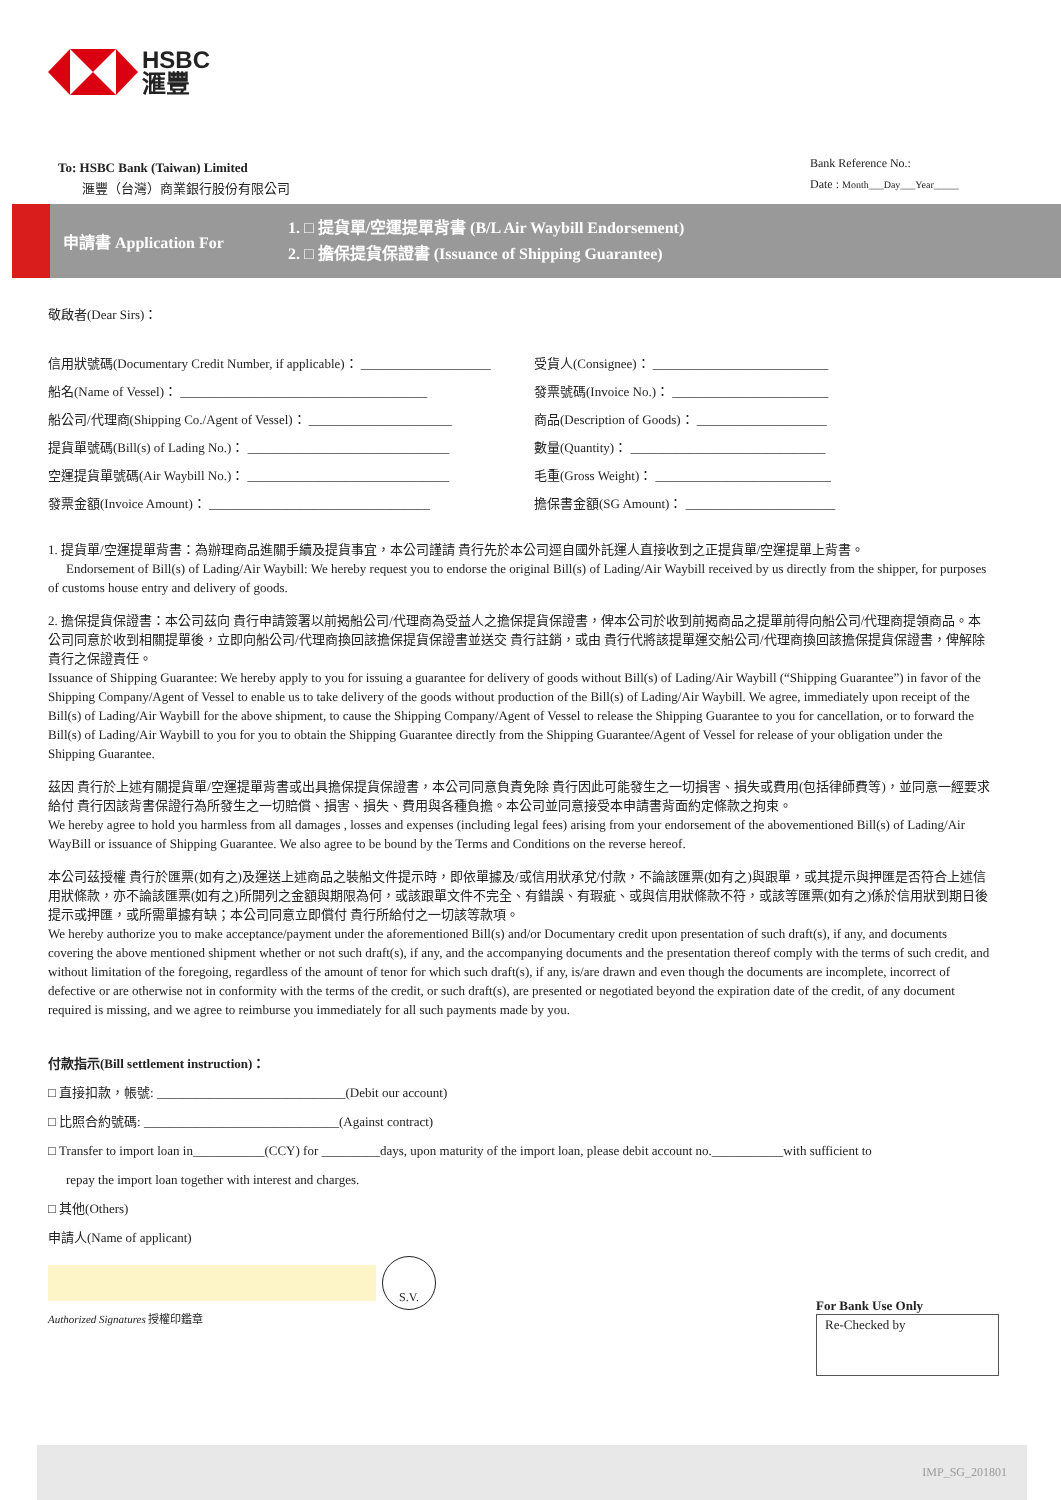HSBC
滙豐
To: HSBC Bank (Taiwan) Limited
滙豐（台灣）商業銀行股份有限公司
Bank Reference No.:
Date : Month___Day___Year_____
申請書 Application For
1. □ 提貨單/空運提單背書 (B/L Air Waybill Endorsement)
2. □ 擔保提貨保證書 (Issuance of Shipping Guarantee)
敬啟者(Dear Sirs)：
信用狀號碼(Documentary Credit Number, if applicable)： ____________________
船名(Name of Vessel)： ______________________________________
船公司/代理商(Shipping Co./Agent of Vessel)： ______________________
提貨單號碼(Bill(s) of Lading No.)： _______________________________
空運提貨單號碼(Air Waybill No.)： _______________________________
發票金額(Invoice Amount)： __________________________________
受貨人(Consignee)： ___________________________
發票號碼(Invoice No.)： ________________________
商品(Description of Goods)： ____________________
數量(Quantity)： ______________________________
毛重(Gross Weight)： ___________________________
擔保書金額(SG Amount)： _______________________
1. 提貨單/空運提單背書：為辦理商品進關手續及提貨事宜，本公司謹請 貴行先於本公司逕自國外託運人直接收到之正提貨單/空運提單上背書。
Endorsement of Bill(s) of Lading/Air Waybill: We hereby request you to endorse the original Bill(s) of Lading/Air Waybill received by us directly from the shipper, for purposes of customs house entry and delivery of goods.
2. 擔保提貨保證書：本公司茲向 貴行申請簽署以前揭船公司/代理商為受益人之擔保提貨保證書，俾本公司於收到前揭商品之提單前得向船公司/代理商提領商品。本公司同意於收到相關提單後，立即向船公司/代理商換回該擔保提貨保證書並送交 貴行註銷，或由 貴行代將該提單運交船公司/代理商換回該擔保提貨保證書，俾解除 貴行之保證責任。
Issuance of Shipping Guarantee: We hereby apply to you for issuing a guarantee for delivery of goods without Bill(s) of Lading/Air Waybill (“Shipping Guarantee”) in favor of the Shipping Company/Agent of Vessel to enable us to take delivery of the goods without production of the Bill(s) of Lading/Air Waybill. We agree, immediately upon receipt of the Bill(s) of Lading/Air Waybill for the above shipment, to cause the Shipping Company/Agent of Vessel to release the Shipping Guarantee to you for cancellation, or to forward the Bill(s) of Lading/Air Waybill to you for you to obtain the Shipping Guarantee directly from the Shipping Guarantee/Agent of Vessel for release of your obligation under the Shipping Guarantee.
茲因 貴行於上述有關提貨單/空運提單背書或出具擔保提貨保證書，本公司同意負責免除 貴行因此可能發生之一切損害、損失或費用(包括律師費等)，並同意一經要求給付 貴行因該背書保證行為所發生之一切賠償、損害、損失、費用與各種負擔。本公司並同意接受本申請書背面約定條款之拘束。
We hereby agree to hold you harmless from all damages , losses and expenses (including legal fees) arising from your endorsement of the abovementioned Bill(s) of Lading/Air WayBill or issuance of Shipping Guarantee. We also agree to be bound by the Terms and Conditions on the reverse hereof.
本公司茲授權 貴行於匯票(如有之)及運送上述商品之裝船文件提示時，即依單據及/或信用狀承兌/付款，不論該匯票(如有之)與跟單，或其提示與押匯是否符合上述信用狀條款，亦不論該匯票(如有之)所開列之金額與期限為何，或該跟單文件不完全、有錯誤、有瑕疵、或與信用狀條款不符，或該等匯票(如有之)係於信用狀到期日後提示或押匯，或所需單據有缺；本公司同意立即償付 貴行所給付之一切該等款項。
We hereby authorize you to make acceptance/payment under the aforementioned Bill(s) and/or Documentary credit upon presentation of such draft(s), if any, and documents covering the above mentioned shipment whether or not such draft(s), if any, and the accompanying documents and the presentation thereof comply with the terms of such credit, and without limitation of the foregoing, regardless of the amount of tenor for which such draft(s), if any, is/are drawn and even though the documents are incomplete, incorrect of defective or are otherwise not in conformity with the terms of the credit, or such draft(s), are presented or negotiated beyond the expiration date of the credit, of any document required is missing, and we agree to reimburse you immediately for all such payments made by you.
付款指示(Bill settlement instruction)：
□ 直接扣款，帳號: _____________________________(Debit our account)
□ 比照合約號碼: ______________________________(Against contract)
□ Transfer to import loan in___________(CCY) for _________days, upon maturity of the import loan, please debit account no.___________with sufficient to
repay the import loan together with interest and charges.
□ 其他(Others)
申請人(Name of applicant)
S.V.
Authorized Signatures 授權印鑑章
For Bank Use Only
Re-Checked by
IMP_SG_201801